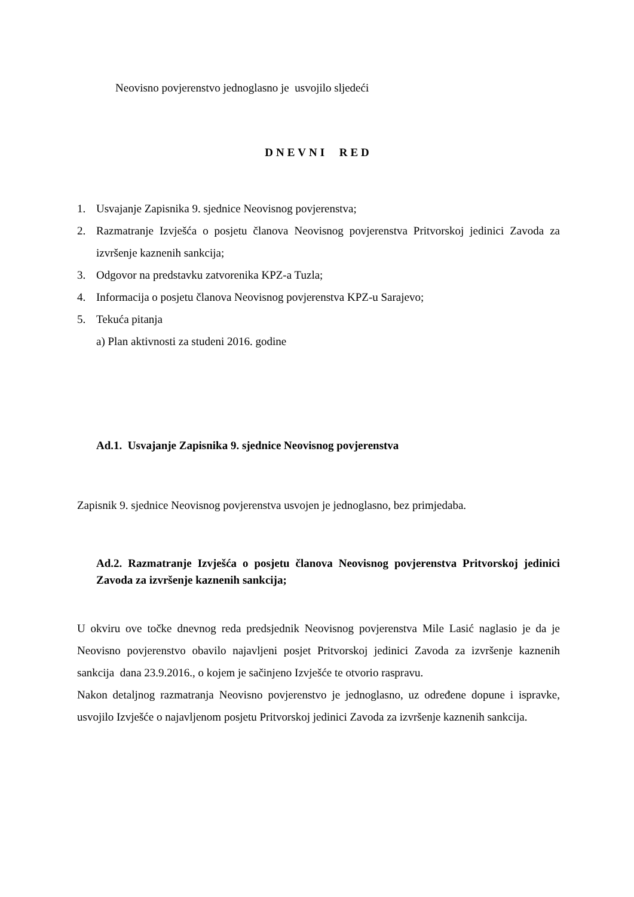Neovisno povjerenstvo jednoglasno je usvojilo sljedeći
DNEVNI RED
1. Usvajanje Zapisnika 9. sjednice Neovisnog povjerenstva;
2. Razmatranje Izvješća o posjetu članova Neovisnog povjerenstva Pritvorskoj jedinici Zavoda za izvršenje kaznenih sankcija;
3. Odgovor na predstavku zatvorenika KPZ-a Tuzla;
4. Informacija o posjetu članova Neovisnog povjerenstva KPZ-u Sarajevo;
5. Tekuća pitanja
a) Plan aktivnosti za studeni 2016. godine
Ad.1. Usvajanje Zapisnika 9. sjednice Neovisnog povjerenstva
Zapisnik 9. sjednice Neovisnog povjerenstva usvojen je jednoglasno, bez primjedaba.
Ad.2. Razmatranje Izvješća o posjetu članova Neovisnog povjerenstva Pritvorskoj jedinici Zavoda za izvršenje kaznenih sankcija;
U okviru ove točke dnevnog reda predsjednik Neovisnog povjerenstva Mile Lasić naglasio je da je Neovisno povjerenstvo obavilo najavljeni posjet Pritvorskoj jedinici Zavoda za izvršenje kaznenih sankcija dana 23.9.2016., o kojem je sačinjeno Izvješće te otvorio raspravu.
Nakon detaljnog razmatranja Neovisno povjerenstvo je jednoglasno, uz određene dopune i ispravke, usvojilo Izvješće o najavljenom posjetu Pritvorskoj jedinici Zavoda za izvršenje kaznenih sankcija.